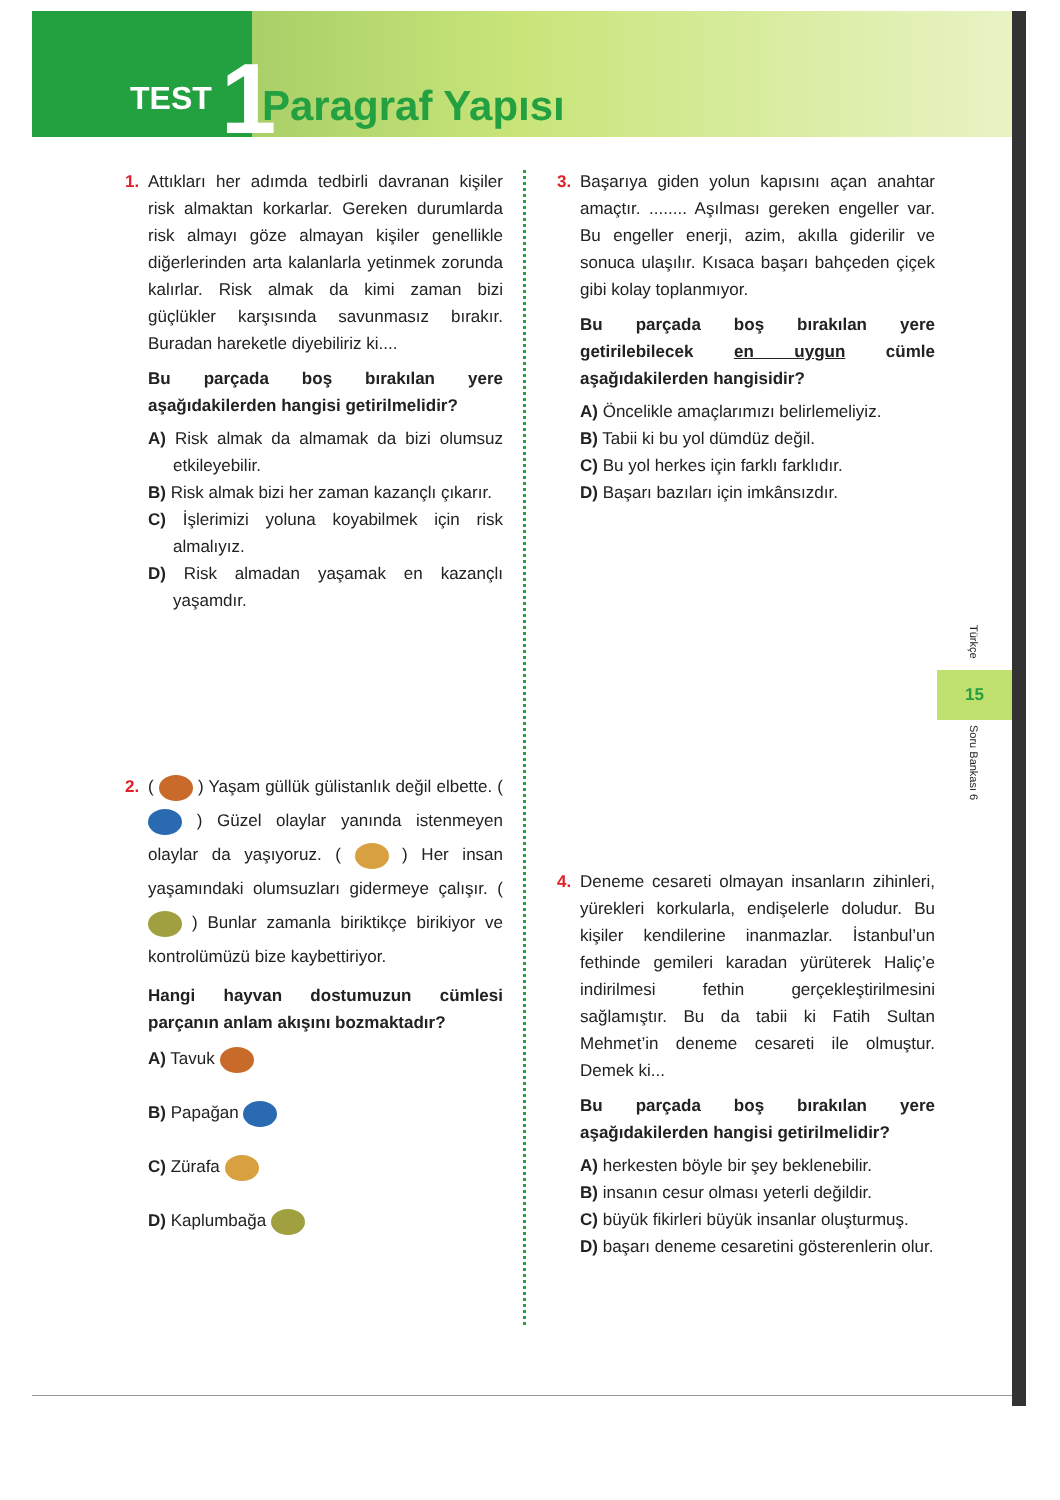TEST 1 Paragraf Yapısı
1. Attıkları her adımda tedbirli davranan kişiler risk almaktan korkarlar. Gereken durumlarda risk almayı göze almayan kişiler genellikle diğerlerinden arta kalanlarla yetinmek zorunda kalırlar. Risk almak da kimi zaman bizi güçlükler karşısında savunmasız bırakır. Buradan hareketle diyebiliriz ki....
Bu parçada boş bırakılan yere aşağıdakilerden hangisi getirilmelidir?
A) Risk almak da almamak da bizi olumsuz etkileyebilir.
B) Risk almak bizi her zaman kazançlı çıkarır.
C) İşlerimizi yoluna koyabilmek için risk almalıyız.
D) Risk almadan yaşamak en kazançlı yaşamdır.
2. ( ) Yaşam güllük gülistanlık değil elbette. ( ) Güzel olaylar yanında istenmeyen olaylar da yaşıyoruz. ( ) Her insan yaşamındaki olumsuzları gidermeye çalışır. ( ) Bunlar zamanla biriktikçe birikiyor ve kontrolümüzü bize kaybettiriyor.
Hangi hayvan dostumuzun cümlesi parçanın anlam akışını bozmaktadır?
A) Tavuk
B) Papağan
C) Zürafa
D) Kaplumbağa
3. Başarıya giden yolun kapısını açan anahtar amaçtır. ........ Aşılması gereken engeller var. Bu engeller enerji, azim, akılla giderilir ve sonuca ulaşılır. Kısaca başarı bahçeden çiçek gibi kolay toplanmıyor.
Bu parçada boş bırakılan yere getirilebilecek en uygun cümle aşağıdakilerden hangisidir?
A) Öncelikle amaçlarımızı belirlemeliyiz.
B) Tabii ki bu yol dümdüz değil.
C) Bu yol herkes için farklı farklıdır.
D) Başarı bazıları için imkânsızdır.
4. Deneme cesareti olmayan insanların zihinleri, yürekleri korkularla, endişelerle doludur. Bu kişiler kendilerine inanmazlar. İstanbul’un fethinde gemileri karadan yürüterek Haliç’e indirilmesi fethin gerçekleştirilmesini sağlamıştır. Bu da tabii ki Fatih Sultan Mehmet’in deneme cesareti ile olmuştur. Demek ki...
Bu parçada boş bırakılan yere aşağıdakilerden hangisi getirilmelidir?
A) herkesten böyle bir şey beklenebilir.
B) insanın cesur olması yeterli değildir.
C) büyük fikirleri büyük insanlar oluşturmuş.
D) başarı deneme cesaretini gösterenlerin olur.
Türkçe
15
Soru Bankası 6